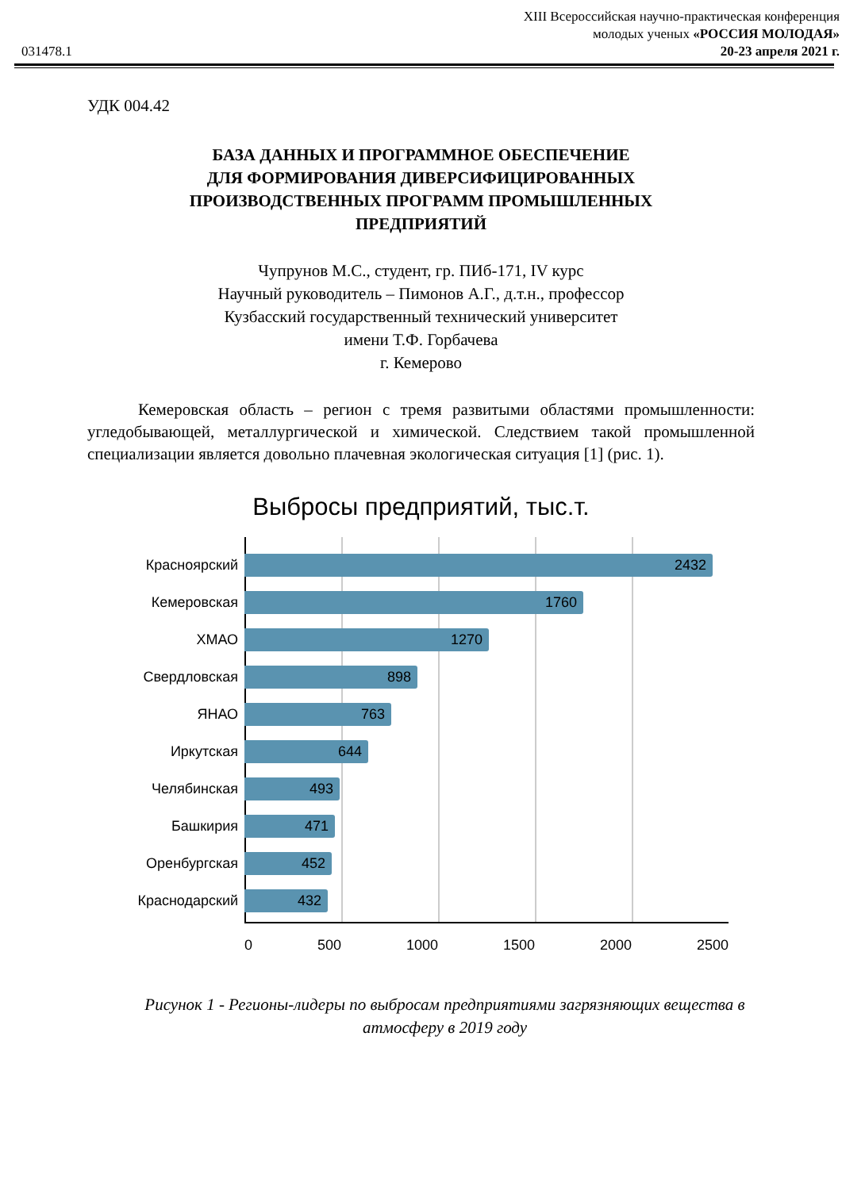031478.1
XIII Всероссийская научно-практическая конференция
молодых ученых «РОССИЯ МОЛОДАЯ»
20-23 апреля 2021 г.
УДК 004.42
БАЗА ДАННЫХ И ПРОГРАММНОЕ ОБЕСПЕЧЕНИЕ
ДЛЯ ФОРМИРОВАНИЯ ДИВЕРСИФИЦИРОВАННЫХ
ПРОИЗВОДСТВЕННЫХ ПРОГРАММ ПРОМЫШЛЕННЫХ
ПРЕДПРИЯТИЙ
Чупрунов М.С., студент, гр. ПИб-171, IV курс
Научный руководитель – Пимонов А.Г., д.т.н., профессор
Кузбасский государственный технический университет
имени Т.Ф. Горбачева
г. Кемерово
Кемеровская область – регион с тремя развитыми областями промышленности: угледобывающей, металлургической и химической. Следствием такой промышленной специализации является довольно плачевная экологическая ситуация [1] (рис. 1).
Выбросы предприятий, тыс.т.
Красноярский
2432
Кемеровская
1760
ХМАО
1270
Свердловская
898
ЯНАО
763
Иркутская
644
Челябинская
493
Башкирия
471
Оренбургская
452
Краснодарский
432
0 500 1000 1500 2000 2500
Рисунок 1 - Регионы-лидеры по выбросам предприятиями загрязняющих вещества в атмосферу в 2019 году